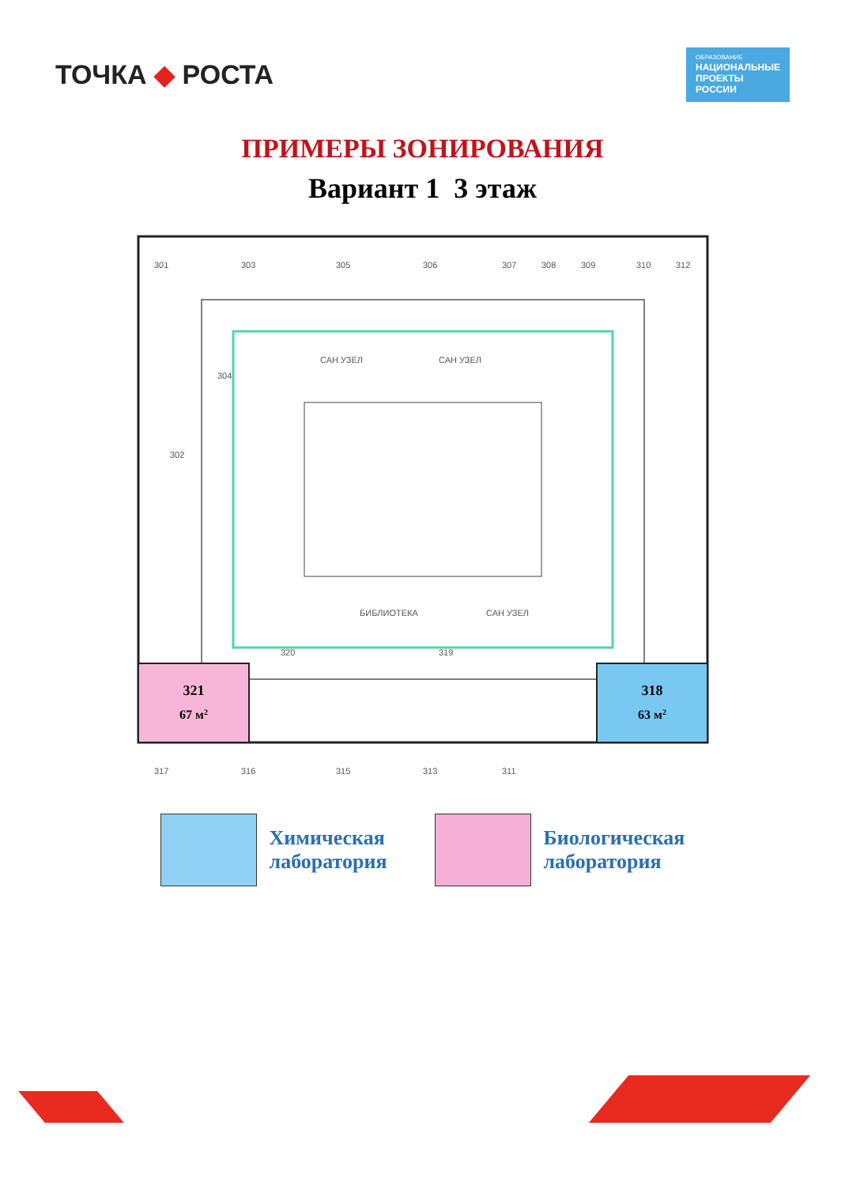ТОЧКА ◆ РОСТА
ОБРАЗОВАНИЕ
НАЦИОНАЛЬНЫЕ
ПРОЕКТЫ
РОССИИ
ПРИМЕРЫ ЗОНИРОВАНИЯ
Вариант 1 3 этаж
321
67 м2
318
63 м2
301
303
305
306
307
308
309
310
312
317
316
315
313
311
320
319
302
304
САН УЗЕЛ
САН УЗЕЛ
БИБЛИОТЕКА
САН УЗЕЛ
Химическая
лаборатория
Биологическая
лаборатория